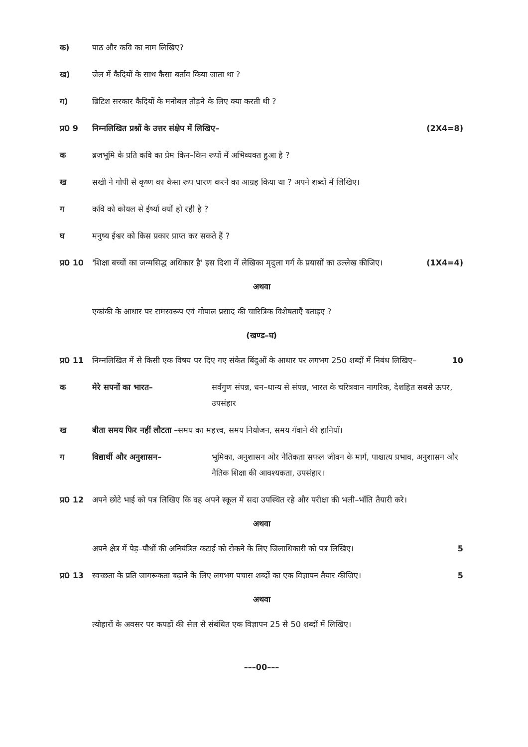क) पाठ और कवि का नाम लिखिए?
ख) जेल में कैदियों के साथ कैसा बर्ताव किया जाता था ?
ग) ब्रिटिश सरकार कैदियों के मनोबल तोड़ने के लिए क्या करती थी ?
प्र0 9 निम्नलिखित प्रश्नों के उत्तर संक्षेप में लिखिए– (2X4=8)
क ब्रजभूमि के प्रति कवि का प्रेम किन–किन रूपों में अभिव्यक्त हुआ है ?
ख सखी ने गोपी से कृष्ण का कैसा रूप धारण करने का आग्रह किया था ? अपने शब्दों में लिखिए।
ग कवि को कोयल से ईर्ष्या क्यों हो रही है ?
घ मनुष्य ईश्वर को किस प्रकार प्राप्त कर सकते हैं ?
प्र0 10
'शिक्षा बच्चों का जन्मसिद्ध अधिकार है' इस दिशा में लेखिका मृदुला गर्ग के प्रयासों का उल्लेख कीजिए। (1X4=4)
अथवा
एकांकी के आधार पर रामस्वरूप एवं गोपाल प्रसाद की चारित्रिक विशेषताएँ बताइए ?
(खण्ड–घ)
प्र0 11
निम्नलिखित में से किसी एक विषय पर दिए गए संकेत बिंदुओं के आधार पर लगभग 250 शब्दों में निबंध लिखिए– 10
क मेरे सपनों का भारत– सर्वगुण संपन्न, धन–धान्य से संपन्न, भारत के चरित्रवान नागरिक, देशहित सबसे ऊपर, उपसंहार
ख बीता समय फिर नहीं लौटता –समय का महत्त्व, समय नियोजन, समय गँवाने की हानियाँ।
ग विद्यार्थी और अनुशासन– भूमिका, अनुशासन और नैतिकता सफल जीवन के मार्ग, पाश्चात्य प्रभाव, अनुशासन और नैतिक शिक्षा की आवश्यकता, उपसंहार।
प्र0 12
अपने छोटे भाई को पत्र लिखिए कि वह अपने स्कूल में सदा उपस्थित रहे और परीक्षा की भली–भाँति तैयारी करे।
अथवा
अपने क्षेत्र में पेड़–पौधों की अनियंत्रित कटाई को रोकने के लिए जिलाधिकारी को पत्र लिखिए। 5
प्र0 13
स्वच्छता के प्रति जागरूकता बढ़ाने के लिए लगभग पचास शब्दों का एक विज्ञापन तैयार कीजिए। 5
अथवा
त्योहारों के अवसर पर कपड़ों की सेल से संबंधित एक विज्ञापन 25 से 50 शब्दों में लिखिए।
–––00–––